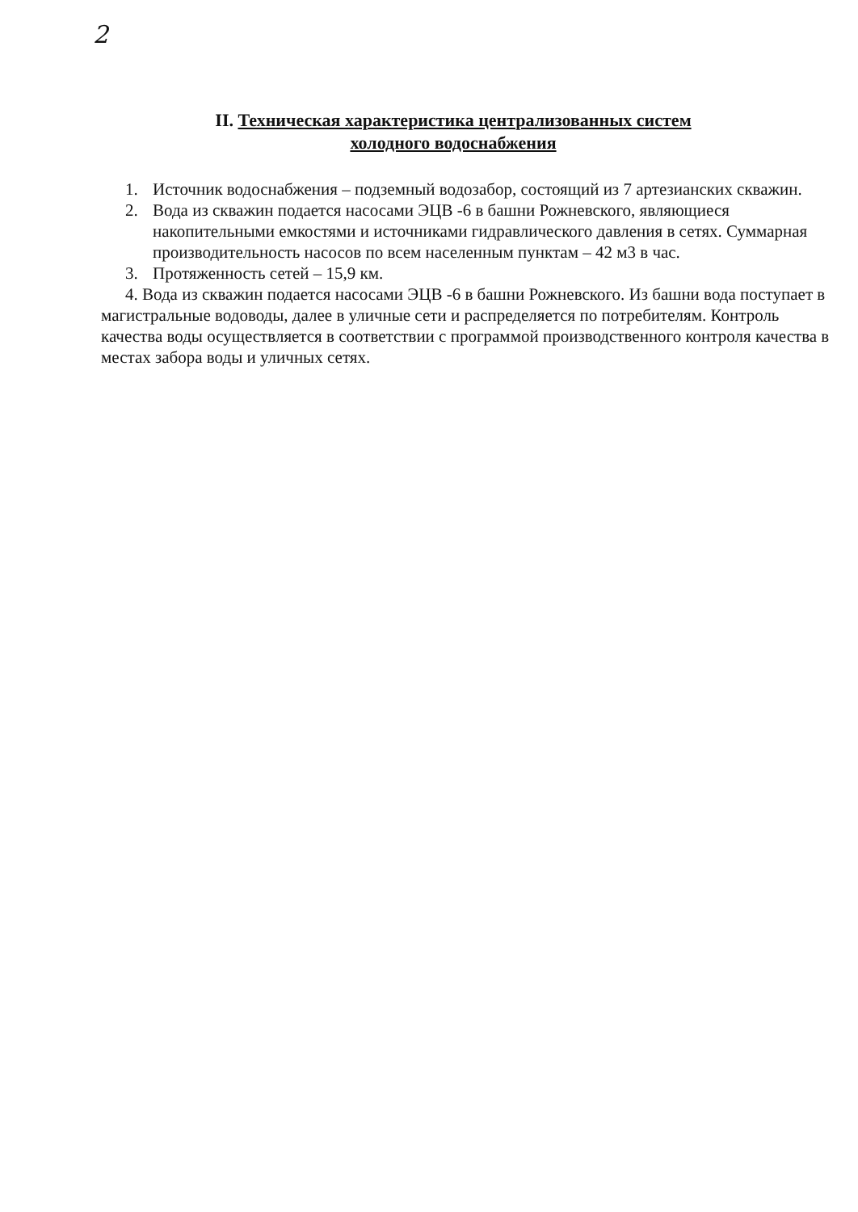2
II. Техническая характеристика централизованных систем
холодного водоснабжения
1. Источник водоснабжения – подземный водозабор, состоящий из 7 артезианских скважин.
2. Вода из скважин подается насосами ЭЦВ -6 в башни Рожневского, являющиеся накопительными емкостями и источниками гидравлического давления в сетях. Суммарная производительность насосов по всем населенным пунктам – 42 м3 в час.
3. Протяженность сетей – 15,9 км.
4. Вода из скважин подается насосами ЭЦВ -6 в башни Рожневского. Из башни вода поступает в магистральные водоводы, далее в уличные сети и распределяется по потребителям. Контроль качества воды осуществляется в соответствии с программой производственного контроля качества в местах забора воды и уличных сетях.